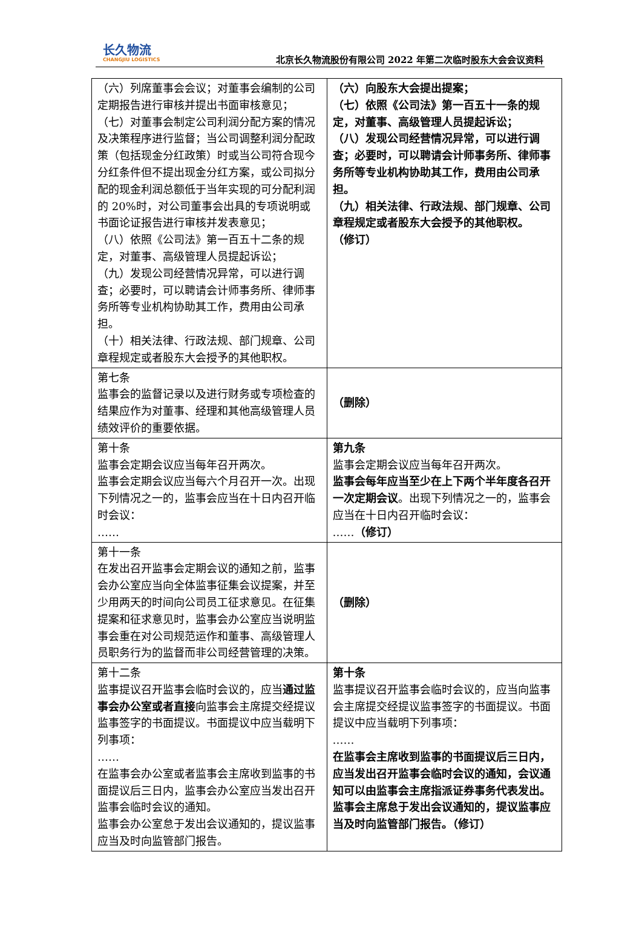长久物流
CHANGJIU LOGISTICS
北京长久物流股份有限公司 2022 年第二次临时股东大会会议资料
| （六）列席董事会会议；对董事会编制的公司定期报告进行审核并提出书面审核意见； （七）对董事会制定公司利润分配方案的情况及决策程序进行监督；当公司调整利润分配政策（包括现金分红政策）时或当公司符合现今分红条件但不提出现金分红方案，或公司拟分配的现金利润总额低于当年实现的可分配利润的 20%时，对公司董事会出具的专项说明或书面论证报告进行审核并发表意见； （八）依照《公司法》第一百五十二条的规定，对董事、高级管理人员提起诉讼； （九）发现公司经营情况异常，可以进行调查；必要时，可以聘请会计师事务所、律师事务所等专业机构协助其工作，费用由公司承担。 （十）相关法律、行政法规、部门规章、公司章程规定或者股东大会授予的其他职权。 | （六）向股东大会提出提案； （七）依照《公司法》第一百五十一条的规定，对董事、高级管理人员提起诉讼； （八）发现公司经营情况异常，可以进行调查；必要时，可以聘请会计师事务所、律师事务所等专业机构协助其工作，费用由公司承担。 （九）相关法律、行政法规、部门规章、公司章程规定或者股东大会授予的其他职权。 （修订） |
| 第七条 监事会的监督记录以及进行财务或专项检查的结果应作为对董事、经理和其他高级管理人员绩效评价的重要依据。 | （删除） |
| 第十条 监事会定期会议应当每年召开两次。 监事会定期会议应当每六个月召开一次。出现下列情况之一的，监事会应当在十日内召开临时会议： …… | 第九条 监事会定期会议应当每年召开两次。 监事会每年应当至少在上下两个半年度各召开一次定期会议 。出现下列情况之一的，监事会应当在十日内召开临时会议： …… （修订） |
| 第十一条 在发出召开监事会定期会议的通知之前，监事会办公室应当向全体监事征集会议提案，并至少用两天的时间向公司员工征求意见。在征集提案和征求意见时，监事会办公室应当说明监事会重在对公司规范运作和董事、高级管理人员职务行为的监督而非公司经营管理的决策。 | （删除） |
| 第十二条 监事提议召开监事会临时会议的，应当 通过监事会办公室或者直接 向监事会主席提交经提议监事签字的书面提议。书面提议中应当载明下列事项： …… 在监事会办公室或者监事会主席收到监事的书面提议后三日内，监事会办公室应当发出召开监事会临时会议的通知。 监事会办公室怠于发出会议通知的，提议监事应当及时向监管部门报告。 | 第十条 监事提议召开监事会临时会议的，应当向监事会主席提交经提议监事签字的书面提议。书面提议中应当载明下列事项： …… 在监事会主席收到监事的书面提议后三日内，应当发出召开监事会临时会议的通知，会议通知可以由监事会主席指派证券事务代表发出。监事会主席怠于发出会议通知的，提议监事应当及时向监管部门报告。（修订） |